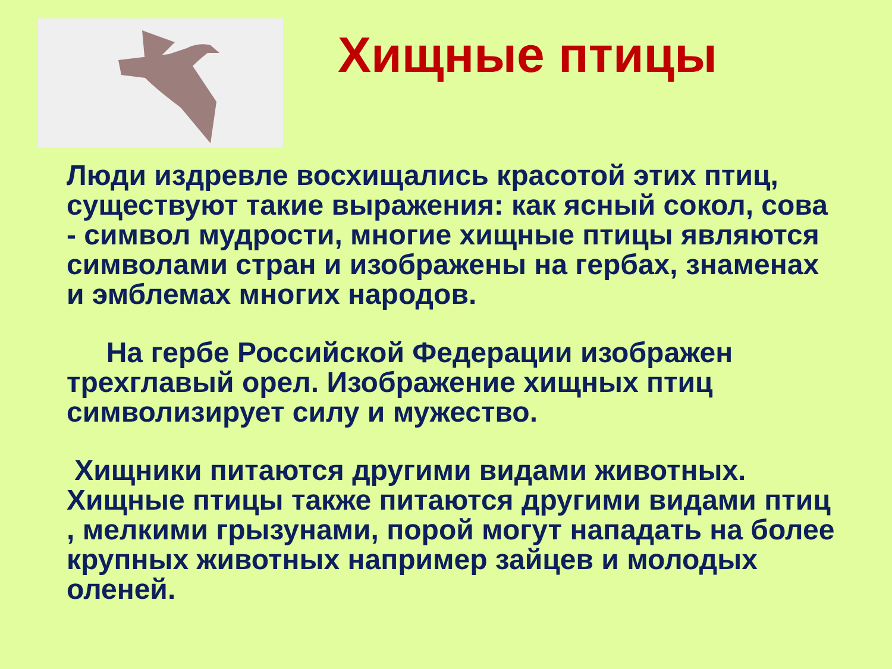Хищные птицы
Люди издревле восхищались красотой этих птиц, существуют такие выражения: как ясный сокол, сова - символ мудрости, многие хищные птицы являются символами стран и изображены на гербах, знаменах и эмблемах многих народов.
На гербе Российской Федерации изображен трехглавый орел. Изображение хищных птиц символизирует силу и мужество.
Хищники питаются другими видами животных. Хищные птицы также питаются другими видами птиц , мелкими грызунами, порой могут нападать на более крупных животных например зайцев и молодых оленей.